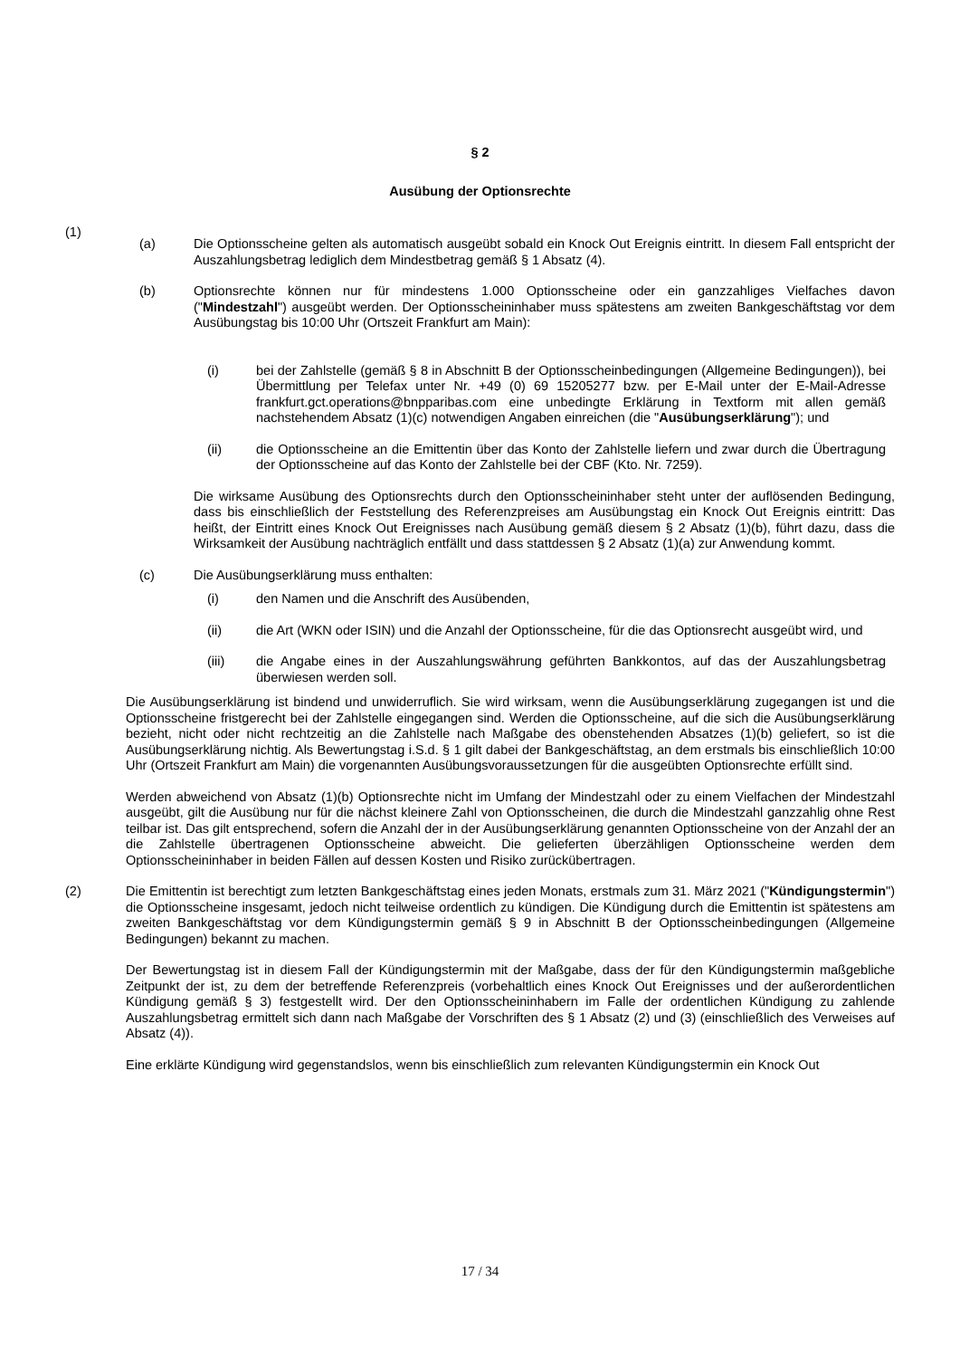§ 2
Ausübung der Optionsrechte
(1)
(a) Die Optionsscheine gelten als automatisch ausgeübt sobald ein Knock Out Ereignis eintritt. In diesem Fall entspricht der Auszahlungsbetrag lediglich dem Mindestbetrag gemäß § 1 Absatz (4).
(b) Optionsrechte können nur für mindestens 1.000 Optionsscheine oder ein ganzzahliges Vielfaches davon ("Mindestzahl") ausgeübt werden. Der Optionsscheininhaber muss spätestens am zweiten Bankgeschäftstag vor dem Ausübungstag bis 10:00 Uhr (Ortszeit Frankfurt am Main):
(i) bei der Zahlstelle (gemäß § 8 in Abschnitt B der Optionsscheinbedingungen (Allgemeine Bedingungen)), bei Übermittlung per Telefax unter Nr. +49 (0) 69 15205277 bzw. per E-Mail unter der E-Mail-Adresse frankfurt.gct.operations@bnpparibas.com eine unbedingte Erklärung in Textform mit allen gemäß nachstehendem Absatz (1)(c) notwendigen Angaben einreichen (die "Ausübungserklärung"); und
(ii) die Optionsscheine an die Emittentin über das Konto der Zahlstelle liefern und zwar durch die Übertragung der Optionsscheine auf das Konto der Zahlstelle bei der CBF (Kto. Nr. 7259).
Die wirksame Ausübung des Optionsrechts durch den Optionsscheininhaber steht unter der auflösenden Bedingung, dass bis einschließlich der Feststellung des Referenzpreises am Ausübungstag ein Knock Out Ereignis eintritt: Das heißt, der Eintritt eines Knock Out Ereignisses nach Ausübung gemäß diesem § 2 Absatz (1)(b), führt dazu, dass die Wirksamkeit der Ausübung nachträglich entfällt und dass stattdessen § 2 Absatz (1)(a) zur Anwendung kommt.
(c) Die Ausübungserklärung muss enthalten:
(i) den Namen und die Anschrift des Ausübenden,
(ii) die Art (WKN oder ISIN) und die Anzahl der Optionsscheine, für die das Optionsrecht ausgeübt wird, und
(iii) die Angabe eines in der Auszahlungswährung geführten Bankkontos, auf das der Auszahlungsbetrag überwiesen werden soll.
Die Ausübungserklärung ist bindend und unwiderruflich. Sie wird wirksam, wenn die Ausübungserklärung zugegangen ist und die Optionsscheine fristgerecht bei der Zahlstelle eingegangen sind. Werden die Optionsscheine, auf die sich die Ausübungserklärung bezieht, nicht oder nicht rechtzeitig an die Zahlstelle nach Maßgabe des obenstehenden Absatzes (1)(b) geliefert, so ist die Ausübungserklärung nichtig. Als Bewertungstag i.S.d. § 1 gilt dabei der Bankgeschäftstag, an dem erstmals bis einschließlich 10:00 Uhr (Ortszeit Frankfurt am Main) die vorgenannten Ausübungsvoraussetzungen für die ausgeübten Optionsrechte erfüllt sind.
Werden abweichend von Absatz (1)(b) Optionsrechte nicht im Umfang der Mindestzahl oder zu einem Vielfachen der Mindestzahl ausgeübt, gilt die Ausübung nur für die nächst kleinere Zahl von Optionsscheinen, die durch die Mindestzahl ganzzahlig ohne Rest teilbar ist. Das gilt entsprechend, sofern die Anzahl der in der Ausübungserklärung genannten Optionsscheine von der Anzahl der an die Zahlstelle übertragenen Optionsscheine abweicht. Die gelieferten überzähligen Optionsscheine werden dem Optionsscheininhaber in beiden Fällen auf dessen Kosten und Risiko zurückübertragen.
(2) Die Emittentin ist berechtigt zum letzten Bankgeschäftstag eines jeden Monats, erstmals zum 31. März 2021 ("Kündigungstermin") die Optionsscheine insgesamt, jedoch nicht teilweise ordentlich zu kündigen. Die Kündigung durch die Emittentin ist spätestens am zweiten Bankgeschäftstag vor dem Kündigungstermin gemäß § 9 in Abschnitt B der Optionsscheinbedingungen (Allgemeine Bedingungen) bekannt zu machen.
Der Bewertungstag ist in diesem Fall der Kündigungstermin mit der Maßgabe, dass der für den Kündigungstermin maßgebliche Zeitpunkt der ist, zu dem der betreffende Referenzpreis (vorbehaltlich eines Knock Out Ereignisses und der außerordentlichen Kündigung gemäß § 3) festgestellt wird. Der den Optionsscheininhabern im Falle der ordentlichen Kündigung zu zahlende Auszahlungsbetrag ermittelt sich dann nach Maßgabe der Vorschriften des § 1 Absatz (2) und (3) (einschließlich des Verweises auf Absatz (4)).
Eine erklärte Kündigung wird gegenstandslos, wenn bis einschließlich zum relevanten Kündigungstermin ein Knock Out
17 / 34